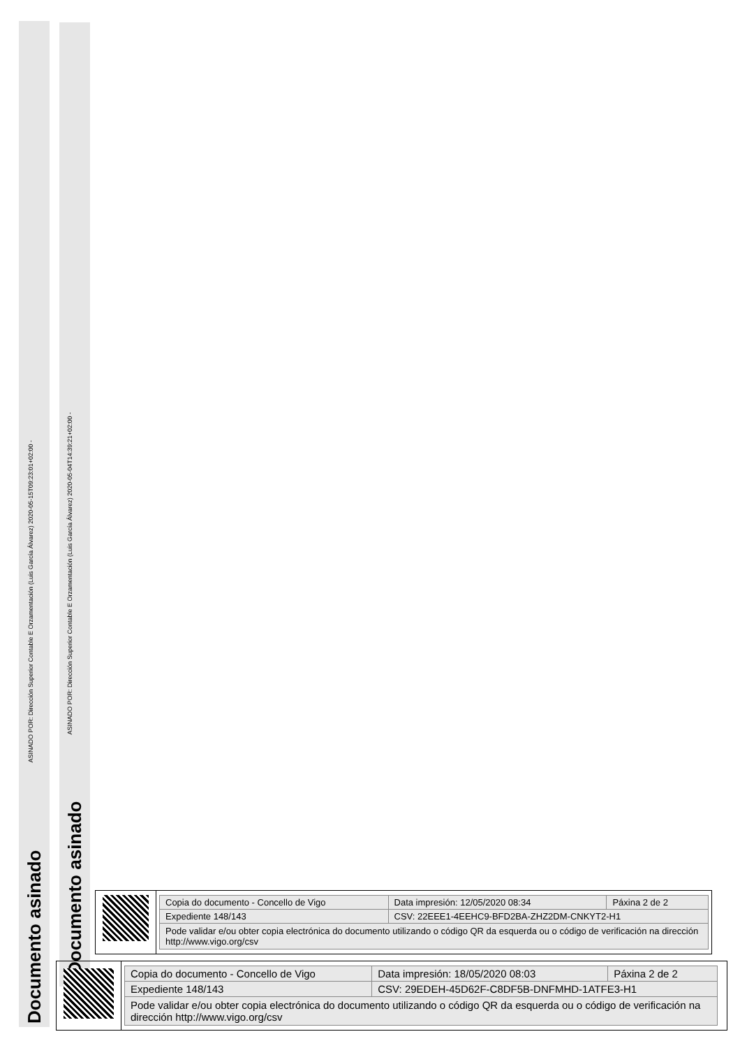Documento asinado
ASINADO POR: Dirección Superior Contable E Orzamentación (Luis García Álvarez) 2020-05-15T09:23:01+02:00 -
Documento asinado
ASINADO POR: Dirección Superior Contable E Orzamentación (Luis García Álvarez) 2020-05-04T14:39:21+02:00 -
| Copia do documento - Concello de Vigo | Data impresión: 12/05/2020 08:34 | Páxina 2 de 2 |
| Expediente 148/143 | CSV: 22EEE1-4EEHC9-BFD2BA-ZHZ2DM-CNKYT2-H1 | |
| Pode validar e/ou obter copia electrónica do documento utilizando o código QR da esquerda ou o código de verificación na dirección http://www.vigo.org/csv | | |
| Copia do documento - Concello de Vigo | Data impresión: 18/05/2020 08:03 | Páxina 2 de 2 |
| Expediente 148/143 | CSV: 29EDEH-45D62F-C8DF5B-DNFMHD-1ATFE3-H1 | |
| Pode validar e/ou obter copia electrónica do documento utilizando o código QR da esquerda ou o código de verificación na dirección http://www.vigo.org/csv | | |